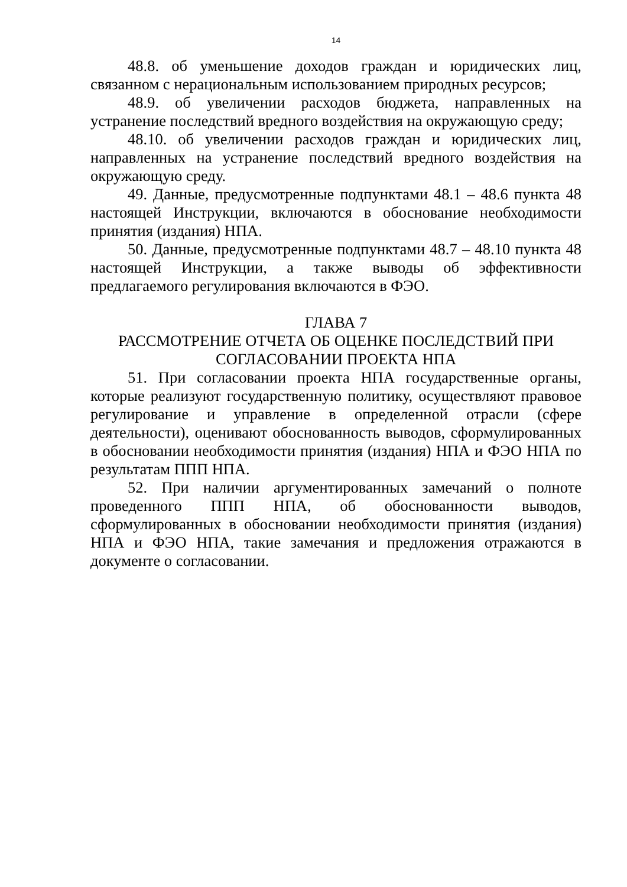14
48.8. об уменьшение доходов граждан и юридических лиц, связанном с нерациональным использованием природных ресурсов;
48.9. об увеличении расходов бюджета, направленных на устранение последствий вредного воздействия на окружающую среду;
48.10. об увеличении расходов граждан и юридических лиц, направленных на устранение последствий вредного воздействия на окружающую среду.
49. Данные, предусмотренные подпунктами 48.1 – 48.6 пункта 48 настоящей Инструкции, включаются в обоснование необходимости принятия (издания) НПА.
50. Данные, предусмотренные подпунктами 48.7 – 48.10 пункта 48 настоящей Инструкции, а также выводы об эффективности предлагаемого регулирования включаются в ФЭО.
ГЛАВА 7
РАССМОТРЕНИЕ ОТЧЕТА ОБ ОЦЕНКЕ ПОСЛЕДСТВИЙ ПРИ СОГЛАСОВАНИИ ПРОЕКТА НПА
51. При согласовании проекта НПА государственные органы, которые реализуют государственную политику, осуществляют правовое регулирование и управление в определенной отрасли (сфере деятельности), оценивают обоснованность выводов, сформулированных в обосновании необходимости принятия (издания) НПА и ФЭО НПА по результатам ППП НПА.
52. При наличии аргументированных замечаний о полноте проведенного ППП НПА, об обоснованности выводов, сформулированных в обосновании необходимости принятия (издания) НПА и ФЭО НПА, такие замечания и предложения отражаются в документе о согласовании.